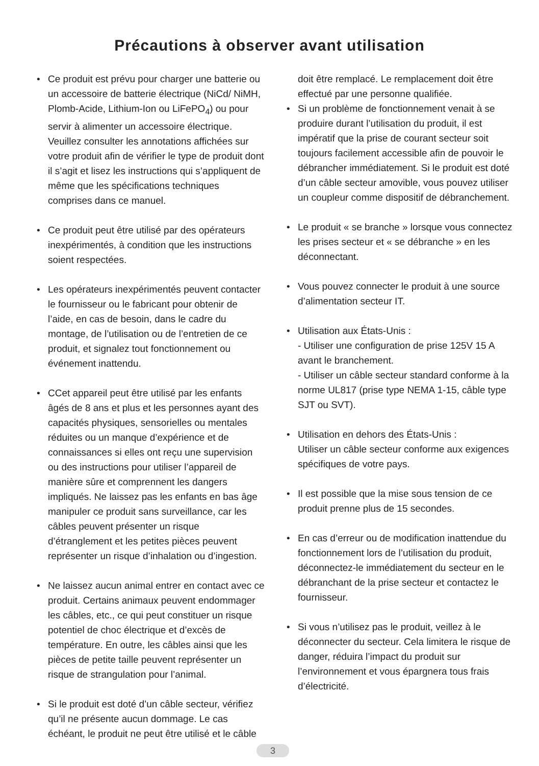Précautions à observer avant utilisation
• Ce produit est prévu pour charger une batterie ou un accessoire de batterie électrique (NiCd/ NiMH, Plomb-Acide, Lithium-Ion ou LiFePO<sub>4</sub>) ou pour servir à alimenter un accessoire électrique. Veuillez consulter les annotations affichées sur votre produit afin de vérifier le type de produit dont il s’agit et lisez les instructions qui s’appliquent de même que les spécifications techniques comprises dans ce manuel.
• Ce produit peut être utilisé par des opérateurs inexpérimentés, à condition que les instructions soient respectées.
• Les opérateurs inexpérimentés peuvent contacter le fournisseur ou le fabricant pour obtenir de l’aide, en cas de besoin, dans le cadre du montage, de l’utilisation ou de l’entretien de ce produit, et signalez tout fonctionnement ou événement inattendu.
• CCet appareil peut être utilisé par les enfants âgés de 8 ans et plus et les personnes ayant des capacités physiques, sensorielles ou mentales réduites ou un manque d’expérience et de connaissances si elles ont reçu une supervision ou des instructions pour utiliser l’appareil de manière sûre et comprennent les dangers impliqués. Ne laissez pas les enfants en bas âge manipuler ce produit sans surveillance, car les câbles peuvent présenter un risque d’étranglement et les petites pièces peuvent représenter un risque d’inhalation ou d’ingestion.
• Ne laissez aucun animal entrer en contact avec ce produit. Certains animaux peuvent endommager les câbles, etc., ce qui peut constituer un risque potentiel de choc électrique et d’excès de température. En outre, les câbles ainsi que les pièces de petite taille peuvent représenter un risque de strangulation pour l’animal.
• Si le produit est doté d’un câble secteur, vérifiez qu’il ne présente aucun dommage. Le cas échéant, le produit ne peut être utilisé et le câble
doit être remplacé. Le remplacement doit être effectué par une personne qualifiée.
• Si un problème de fonctionnement venait à se produire durant l’utilisation du produit, il est impératif que la prise de courant secteur soit toujours facilement accessible afin de pouvoir le débrancher immédiatement. Si le produit est doté d’un câble secteur amovible, vous pouvez utiliser un coupleur comme dispositif de débranchement.
• Le produit « se branche » lorsque vous connectez les prises secteur et « se débranche » en les déconnectant.
• Vous pouvez connecter le produit à une source d’alimentation secteur IT.
• Utilisation aux États-Unis :
- Utiliser une configuration de prise 125V 15 A avant le branchement.
- Utiliser un câble secteur standard conforme à la norme UL817 (prise type NEMA 1-15, câble type SJT ou SVT).
• Utilisation en dehors des États-Unis :
Utiliser un câble secteur conforme aux exigences spécifiques de votre pays.
• Il est possible que la mise sous tension de ce produit prenne plus de 15 secondes.
• En cas d’erreur ou de modification inattendue du fonctionnement lors de l’utilisation du produit, déconnectez-le immédiatement du secteur en le débranchant de la prise secteur et contactez le fournisseur.
• Si vous n’utilisez pas le produit, veillez à le déconnecter du secteur. Cela limitera le risque de danger, réduira l’impact du produit sur l’environnement et vous épargnera tous frais d’électricité.
3